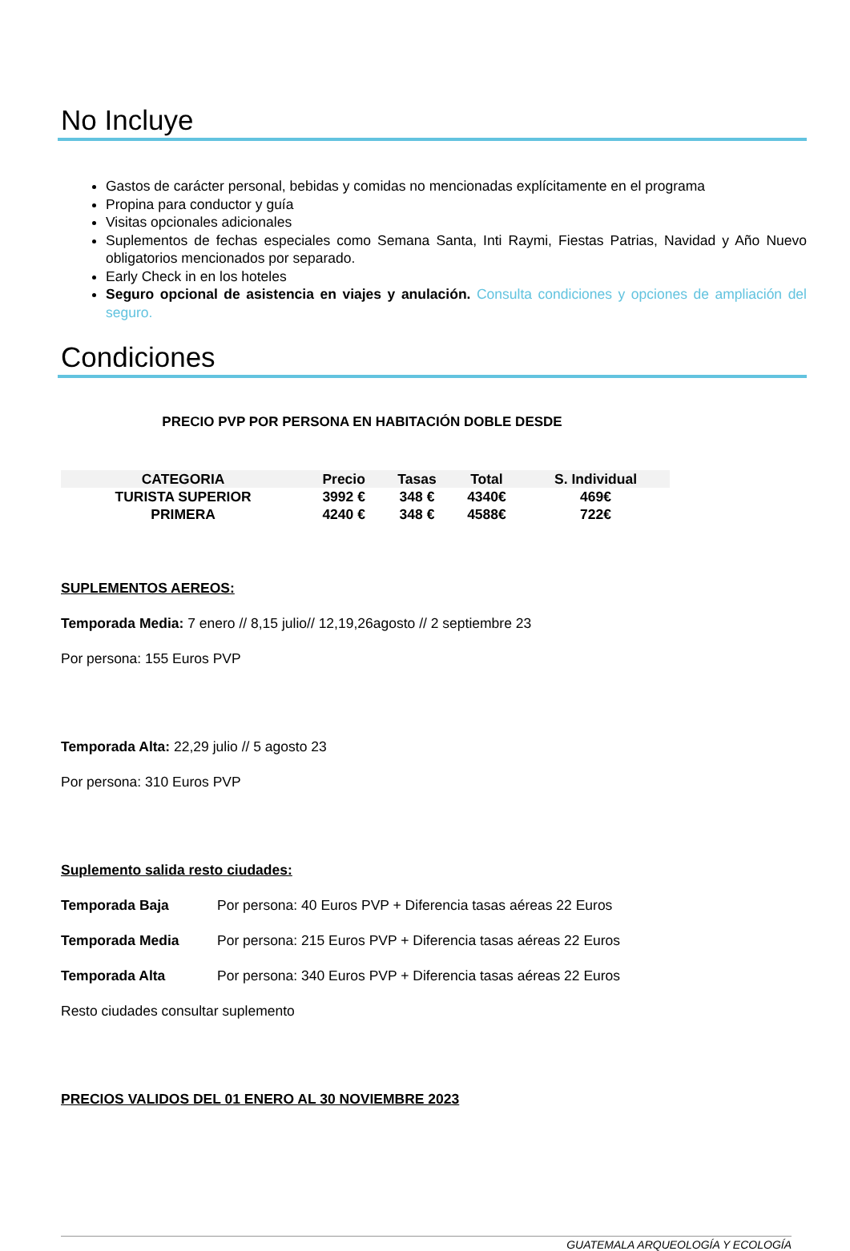No Incluye
Gastos de carácter personal, bebidas y comidas no mencionadas explícitamente en el programa
Propina para conductor y guía
Visitas opcionales adicionales
Suplementos de fechas especiales como Semana Santa, Inti Raymi, Fiestas Patrias, Navidad y Año Nuevo obligatorios mencionados por separado.
Early Check in en los hoteles
Seguro opcional de asistencia en viajes y anulación. Consulta condiciones y opciones de ampliación del seguro.
Condiciones
PRECIO PVP POR PERSONA EN HABITACIÓN DOBLE DESDE
| CATEGORIA | Precio | Tasas | Total | S. Individual |
| --- | --- | --- | --- | --- |
| TURISTA SUPERIOR | 3992 € | 348 € | 4340€ | 469€ |
| PRIMERA | 4240 € | 348 € | 4588€ | 722€ |
SUPLEMENTOS AEREOS:
Temporada Media: 7 enero // 8,15 julio// 12,19,26agosto // 2 septiembre 23
Por persona: 155 Euros PVP
Temporada Alta: 22,29 julio // 5 agosto 23
Por persona: 310 Euros PVP
Suplemento salida resto ciudades:
Temporada Baja Por persona: 40 Euros PVP + Diferencia tasas aéreas 22 Euros
Temporada Media Por persona: 215 Euros PVP + Diferencia tasas aéreas 22 Euros
Temporada Alta Por persona: 340 Euros PVP + Diferencia tasas aéreas 22 Euros
Resto ciudades consultar suplemento
PRECIOS VALIDOS DEL 01 ENERO AL 30 NOVIEMBRE 2023
GUATEMALA ARQUEOLOGÍA Y ECOLOGÍA